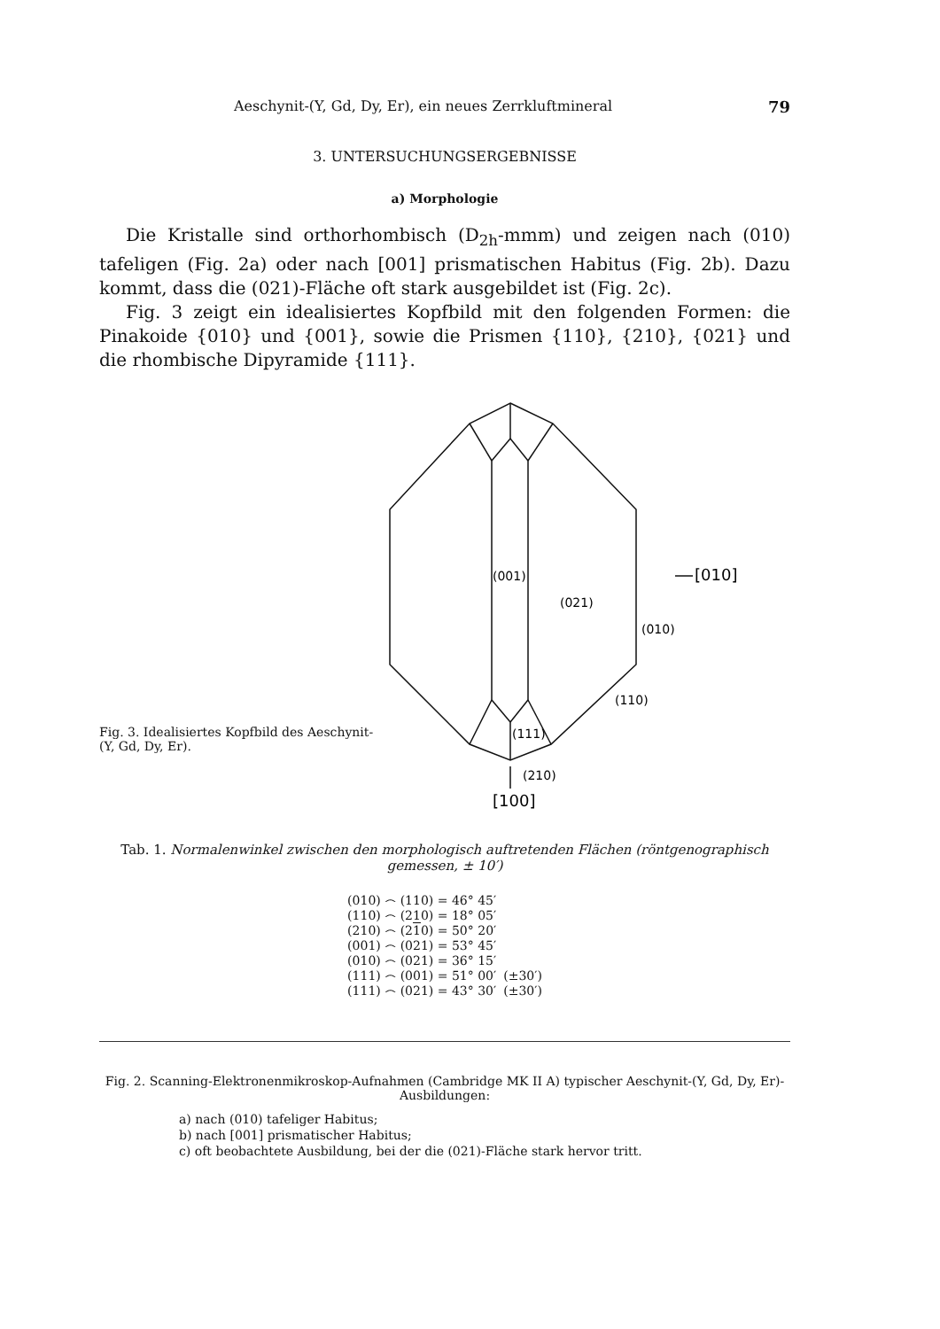Aeschynit-(Y, Gd, Dy, Er), ein neues Zerrkluftmineral 79
3. UNTERSUCHUNGSERGEBNISSE
a) Morphologie
Die Kristalle sind orthorhombisch (D<sub>2h</sub>-mmm) und zeigen nach (010) tafeligen (Fig. 2a) oder nach [001] prismatischen Habitus (Fig. 2b). Dazu kommt, dass die (021)-Fläche oft stark ausgebildet ist (Fig. 2c).
Fig. 3 zeigt ein idealisiertes Kopfbild mit den folgenden Formen: die Pinakoide {010} und {001}, sowie die Prismen {110}, {210}, {021} und die rhombische Dipyramide {111}.
Fig. 3. Idealisiertes Kopfbild des Aeschynit-(Y, Gd, Dy, Er).
(001)
(021)
(010)
[010]
(110)
(111)
(210)
[100]
Tab. 1. Normalenwinkel zwischen den morphologisch auftretenden Flächen (röntgenographisch gemessen, ± 10′)
| (010) ⌢ (110) = 46° 45′ | |
| (110) ⌢ (210) = 18° 05′ | |
| (210) ⌢ (2 1 0) = 50° 20′ | |
| (001) ⌢ (021) = 53° 45′ | |
| (010) ⌢ (021) = 36° 15′ | |
| (111) ⌢ (001) = 51° 00′ | (±30′) |
| (111) ⌢ (021) = 43° 30′ | (±30′) |
Fig. 2. Scanning-Elektronenmikroskop-Aufnahmen (Cambridge MK II A) typischer Aeschynit-(Y, Gd, Dy, Er)-Ausbildungen:
a) nach (010) tafeliger Habitus;
b) nach [001] prismatischer Habitus;
c) oft beobachtete Ausbildung, bei der die (021)-Fläche stark hervor tritt.